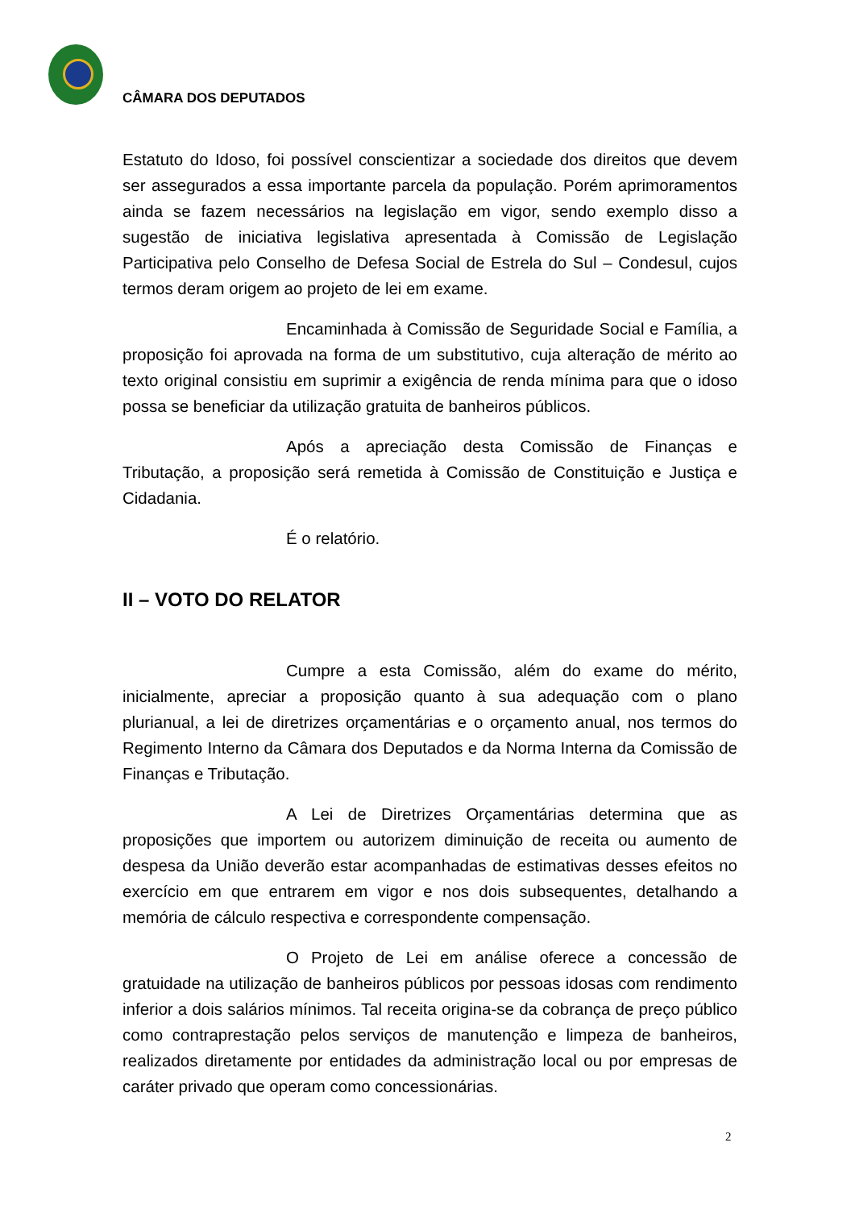CÂMARA DOS DEPUTADOS
Estatuto do Idoso, foi possível conscientizar a sociedade dos direitos que devem ser assegurados a essa importante parcela da população. Porém aprimoramentos ainda se fazem necessários na legislação em vigor, sendo exemplo disso a sugestão de iniciativa legislativa apresentada à Comissão de Legislação Participativa pelo Conselho de Defesa Social de Estrela do Sul – Condesul, cujos termos deram origem ao projeto de lei em exame.
Encaminhada à Comissão de Seguridade Social e Família, a proposição foi aprovada na forma de um substitutivo, cuja alteração de mérito ao texto original consistiu em suprimir a exigência de renda mínima para que o idoso possa se beneficiar da utilização gratuita de banheiros públicos.
Após a apreciação desta Comissão de Finanças e Tributação, a proposição será remetida à Comissão de Constituição e Justiça e Cidadania.
É o relatório.
II – VOTO DO RELATOR
Cumpre a esta Comissão, além do exame do mérito, inicialmente, apreciar a proposição quanto à sua adequação com o plano plurianual, a lei de diretrizes orçamentárias e o orçamento anual, nos termos do Regimento Interno da Câmara dos Deputados e da Norma Interna da Comissão de Finanças e Tributação.
A Lei de Diretrizes Orçamentárias determina que as proposições que importem ou autorizem diminuição de receita ou aumento de despesa da União deverão estar acompanhadas de estimativas desses efeitos no exercício em que entrarem em vigor e nos dois subsequentes, detalhando a memória de cálculo respectiva e correspondente compensação.
O Projeto de Lei em análise oferece a concessão de gratuidade na utilização de banheiros públicos por pessoas idosas com rendimento inferior a dois salários mínimos. Tal receita origina-se da cobrança de preço público como contraprestação pelos serviços de manutenção e limpeza de banheiros, realizados diretamente por entidades da administração local ou por empresas de caráter privado que operam como concessionárias.
2